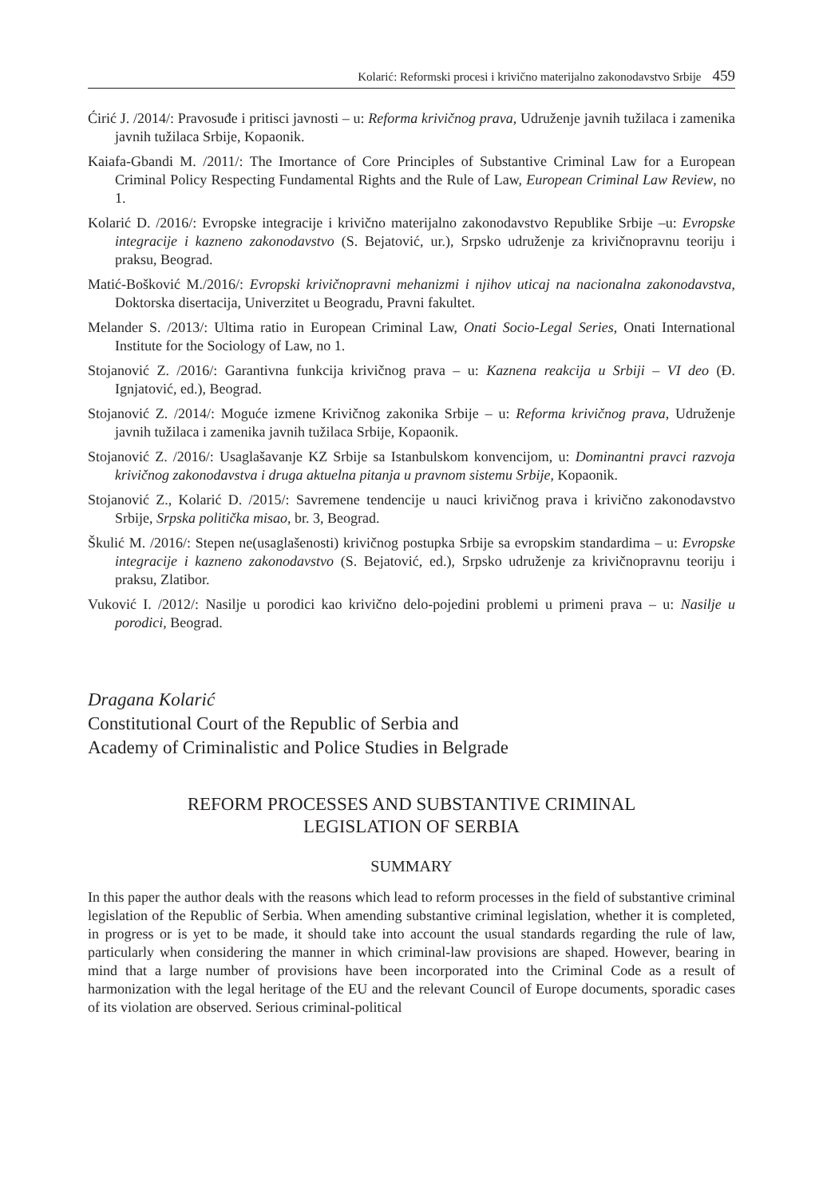Kolarić: Reformski procesi i krivično materijalno zakonodavstvo Srbije 459
Ćirić J. /2014/: Pravosuđe i pritisci javnosti – u: Reforma krivičnog prava, Udruženje javnih tužilaca i zamenika javnih tužilaca Srbije, Kopaonik.
Kaiafa-Gbandi M. /2011/: The Imortance of Core Principles of Substantive Criminal Law for a European Criminal Policy Respecting Fundamental Rights and the Rule of Law, European Criminal Law Review, no 1.
Kolarić D. /2016/: Evropske integracije i krivično materijalno zakonodavstvo Republike Srbije –u: Evropske integracije i kazneno zakonodavstvo (S. Bejatović, ur.), Srpsko udruženje za krivičnopravnu teoriju i praksu, Beograd.
Matić-Bošković M./2016/: Evropski krivičnopravni mehanizmi i njihov uticaj na nacionalna zakonodavstva, Doktorska disertacija, Univerzitet u Beogradu, Pravni fakultet.
Melander S. /2013/: Ultima ratio in European Criminal Law, Onati Socio-Legal Series, Onati International Institute for the Sociology of Law, no 1.
Stojanović Z. /2016/: Garantivna funkcija krivičnog prava – u: Kaznena reakcija u Srbiji – VI deo (Đ. Ignjatović, ed.), Beograd.
Stojanović Z. /2014/: Moguće izmene Krivičnog zakonika Srbije – u: Reforma krivičnog prava, Udruženje javnih tužilaca i zamenika javnih tužilaca Srbije, Kopaonik.
Stojanović Z. /2016/: Usaglašavanje KZ Srbije sa Istanbulskom konvencijom, u: Dominantni pravci razvoja krivičnog zakonodavstva i druga aktuelna pitanja u pravnom sistemu Srbije, Kopaonik.
Stojanović Z., Kolarić D. /2015/: Savremene tendencije u nauci krivičnog prava i krivično zakonodavstvo Srbije, Srpska politička misao, br. 3, Beograd.
Škulić M. /2016/: Stepen ne(usaglašenosti) krivičnog postupka Srbije sa evropskim standardima – u: Evropske integracije i kazneno zakonodavstvo (S. Bejatović, ed.), Srpsko udruženje za krivičnopravnu teoriju i praksu, Zlatibor.
Vuković I. /2012/: Nasilje u porodici kao krivično delo-pojedini problemi u primeni prava – u: Nasilje u porodici, Beograd.
Dragana Kolarić
Constitutional Court of the Republic of Serbia and
Academy of Criminalistic and Police Studies in Belgrade
REFORM PROCESSES AND SUBSTANTIVE CRIMINAL
LEGISLATION OF SERBIA
SUMMARY
In this paper the author deals with the reasons which lead to reform processes in the field of substantive criminal legislation of the Republic of Serbia. When amending substantive criminal legislation, whether it is completed, in progress or is yet to be made, it should take into account the usual standards regarding the rule of law, particularly when considering the manner in which criminal-law provisions are shaped. However, bearing in mind that a large number of provisions have been incorporated into the Criminal Code as a result of harmonization with the legal heritage of the EU and the relevant Council of Europe documents, sporadic cases of its violation are observed. Serious criminal-political